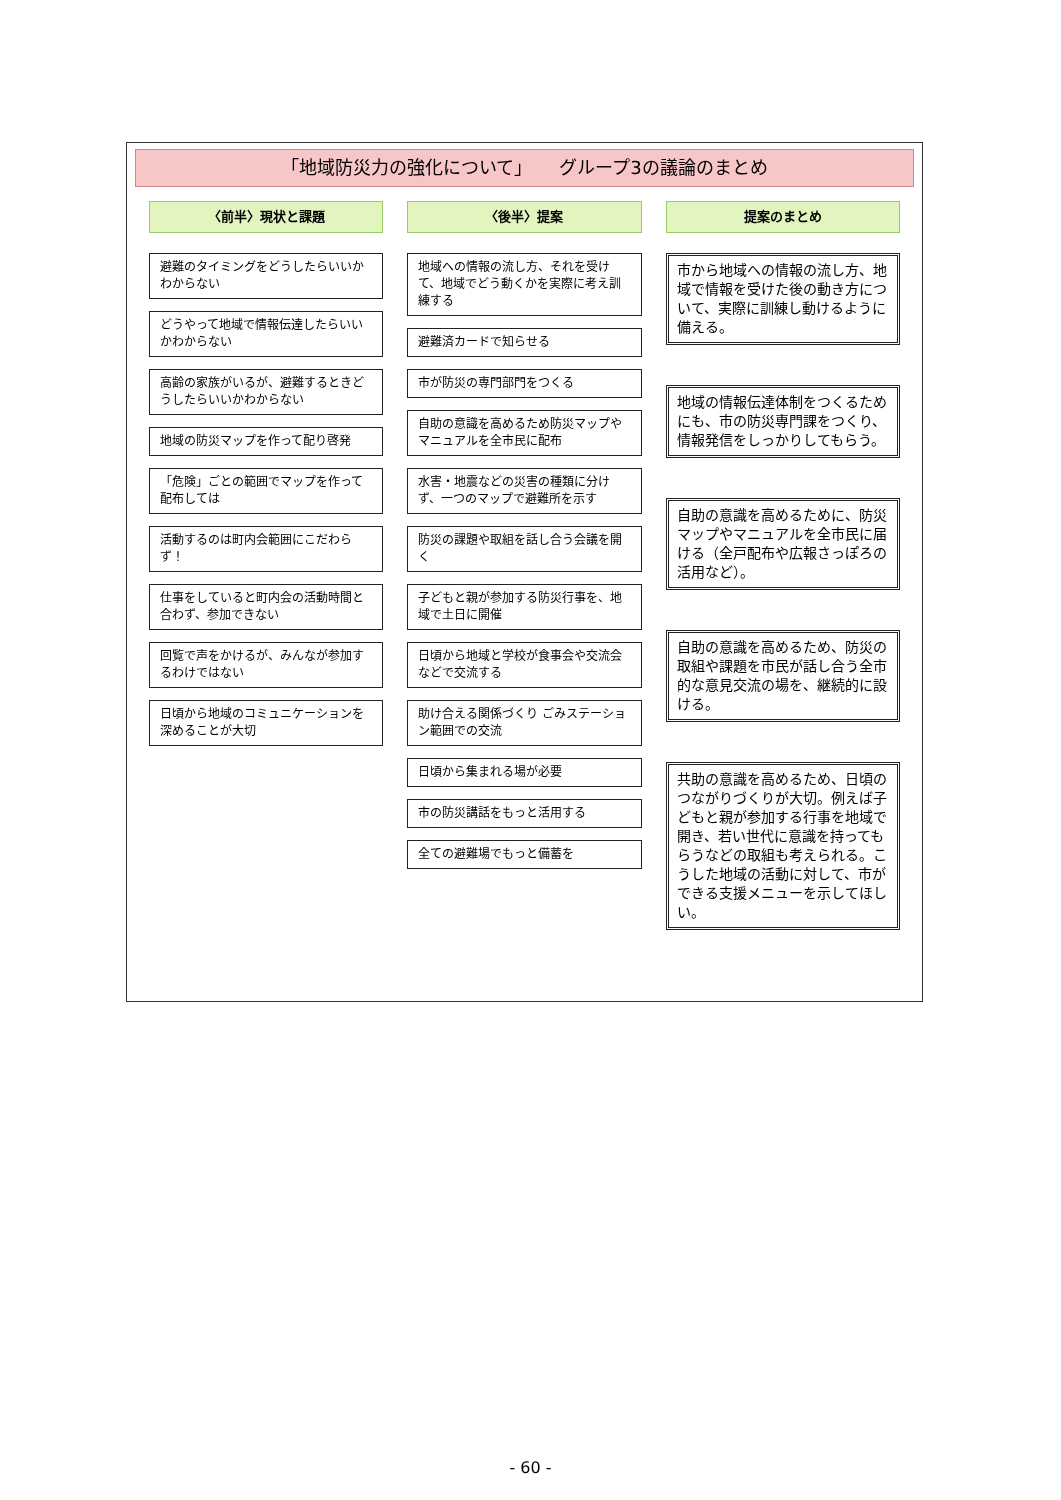「地域防災力の強化について」　　グループ3の議論のまとめ
〈前半〉現状と課題
避難のタイミングをどうしたらいいかわからない
どうやって地域で情報伝達したらいいかわからない
高齢の家族がいるが、避難するときどうしたらいいかわからない
地域の防災マップを作って配り啓発
「危険」ごとの範囲でマップを作って配布しては
活動するのは町内会範囲にこだわらず！
仕事をしていると町内会の活動時間と合わず、参加できない
回覧で声をかけるが、みんなが参加するわけではない
日頃から地域のコミュニケーションを深めることが大切
〈後半〉提案
地域への情報の流し方、それを受けて、地域でどう動くかを実際に考え訓練する
避難済カードで知らせる
市が防災の専門部門をつくる
自助の意識を高めるため防災マップやマニュアルを全市民に配布
水害・地震などの災害の種類に分けず、一つのマップで避難所を示す
防災の課題や取組を話し合う会議を開く
子どもと親が参加する防災行事を、地域で土日に開催
日頃から地域と学校が食事会や交流会などで交流する
助け合える関係づくり ごみステーション範囲での交流
日頃から集まれる場が必要
市の防災講話をもっと活用する
全ての避難場でもっと備蓄を
提案のまとめ
市から地域への情報の流し方、地域で情報を受けた後の動き方について、実際に訓練し動けるように備える。
地域の情報伝達体制をつくるためにも、市の防災専門課をつくり、情報発信をしっかりしてもらう。
自助の意識を高めるために、防災マップやマニュアルを全市民に届ける（全戸配布や広報さっぽろの活用など）。
自助の意識を高めるため、防災の取組や課題を市民が話し合う全市的な意見交流の場を、継続的に設ける。
共助の意識を高めるため、日頃のつながりづくりが大切。例えば子どもと親が参加する行事を地域で開き、若い世代に意識を持ってもらうなどの取組も考えられる。こうした地域の活動に対して、市ができる支援メニューを示してほしい。
- 60 -